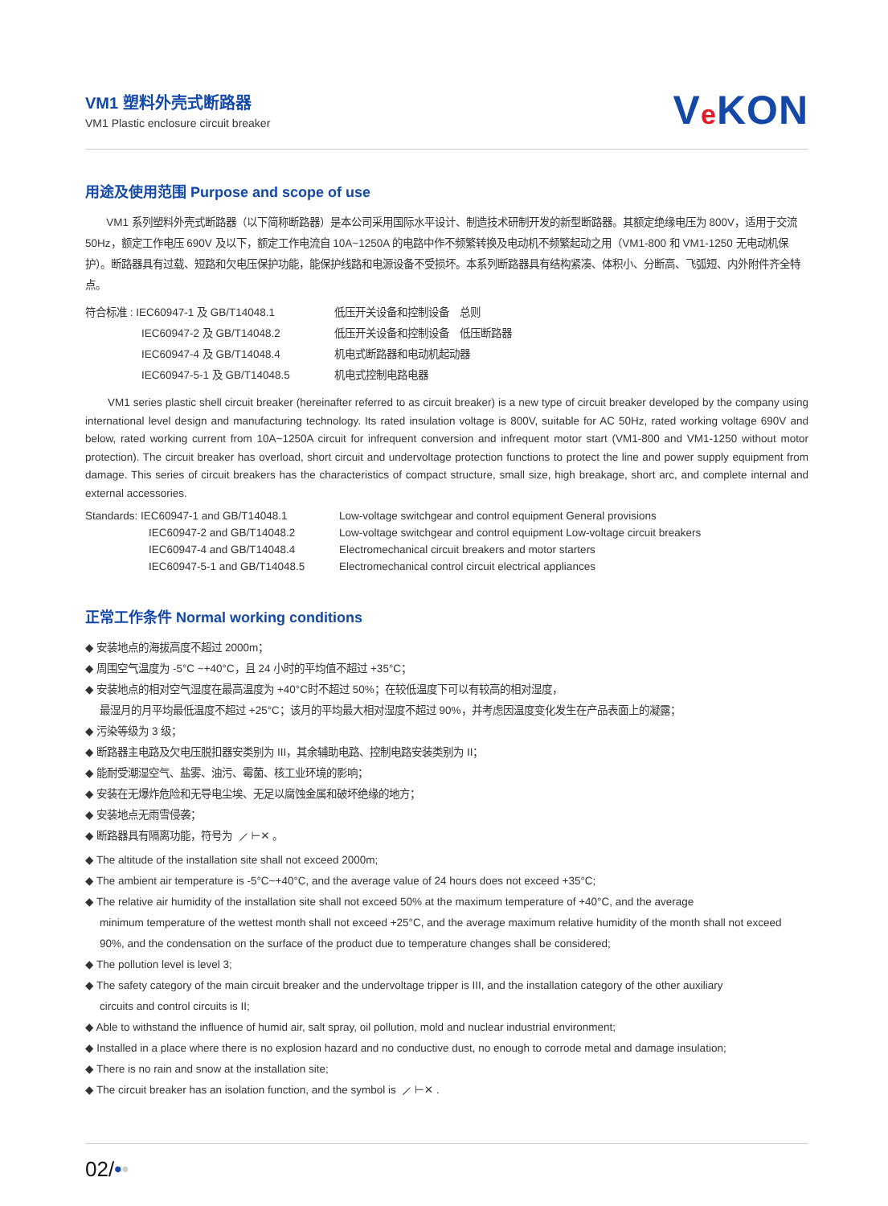VM1 塑料外壳式断路器
VM1 Plastic enclosure circuit breaker
Ve KON
用途及使用范围 Purpose and scope of use
VM1 系列塑料外壳式断路器（以下简称断路器）是本公司采用国际水平设计、制造技术研制开发的新型断路器。其额定绝缘电压为 800V，适用于交流 50Hz，额定工作电压 690V 及以下，额定工作电流自 10A~1250A 的电路中作不频繁转换及电动机不频繁起动之用（VM1-800 和 VM1-1250 无电动机保护）。断路器具有过载、短路和欠电压保护功能，能保护线路和电源设备不受损坏。本系列断路器具有结构紧凑、体积小、分断高、飞弧短、内外附件齐全特点。
| 符合标准 : IEC60947-1 及 GB/T14048.1 | 低压开关设备和控制设备 总则 |
| IEC60947-2 及 GB/T14048.2 | 低压开关设备和控制设备 低压断路器 |
| IEC60947-4 及 GB/T14048.4 | 机电式断路器和电动机起动器 |
| IEC60947-5-1 及 GB/T14048.5 | 机电式控制电路电器 |
VM1 series plastic shell circuit breaker (hereinafter referred to as circuit breaker) is a new type of circuit breaker developed by the company using international level design and manufacturing technology. Its rated insulation voltage is 800V, suitable for AC 50Hz, rated working voltage 690V and below, rated working current from 10A~1250A circuit for infrequent conversion and infrequent motor start (VM1-800 and VM1-1250 without motor protection). The circuit breaker has overload, short circuit and undervoltage protection functions to protect the line and power supply equipment from damage. This series of circuit breakers has the characteristics of compact structure, small size, high breakage, short arc, and complete internal and external accessories.
| Standards: IEC60947-1 and GB/T14048.1 | Low-voltage switchgear and control equipment General provisions |
| IEC60947-2 and GB/T14048.2 | Low-voltage switchgear and control equipment Low-voltage circuit breakers |
| IEC60947-4 and GB/T14048.4 | Electromechanical circuit breakers and motor starters |
| IEC60947-5-1 and GB/T14048.5 | Electromechanical control circuit electrical appliances |
正常工作条件 Normal working conditions
◆ 安装地点的海拔高度不超过 2000m；
◆ 周围空气温度为 -5°C ~+40°C，且 24 小时的平均值不超过 +35°C；
◆ 安装地点的相对空气湿度在最高温度为 +40°C时不超过 50%；在较低温度下可以有较高的相对湿度，
最湿月的月平均最低温度不超过 +25°C；该月的平均最大相对湿度不超过 90%，并考虑因温度变化发生在产品表面上的凝露；
◆ 污染等级为 3 级；
◆ 断路器主电路及欠电压脱扣器安类别为 III，其余辅助电路、控制电路安装类别为 II；
◆ 能耐受潮湿空气、盐雾、油污、霉菌、核工业环境的影响；
◆ 安装在无爆炸危险和无导电尘埃、无足以腐蚀金属和破坏绝缘的地方；
◆ 安装地点无雨雪侵袭；
◆ 断路器具有隔离功能，符号为 ⟋ ⊢✕ 。
◆ The altitude of the installation site shall not exceed 2000m;
◆ The ambient air temperature is -5°C~+40°C, and the average value of 24 hours does not exceed +35°C;
◆ The relative air humidity of the installation site shall not exceed 50% at the maximum temperature of +40°C, and the average
minimum temperature of the wettest month shall not exceed +25°C, and the average maximum relative humidity of the month shall not exceed 90%, and the condensation on the surface of the product due to temperature changes shall be considered;
◆ The pollution level is level 3;
◆ The safety category of the main circuit breaker and the undervoltage tripper is III, and the installation category of the other auxiliary
circuits and control circuits is II;
◆ Able to withstand the influence of humid air, salt spray, oil pollution, mold and nuclear industrial environment;
◆ Installed in a place where there is no explosion hazard and no conductive dust, no enough to corrode metal and damage insulation;
◆ There is no rain and snow at the installation site;
◆ The circuit breaker has an isolation function, and the symbol is ⟋ ⊢✕ .
02/••